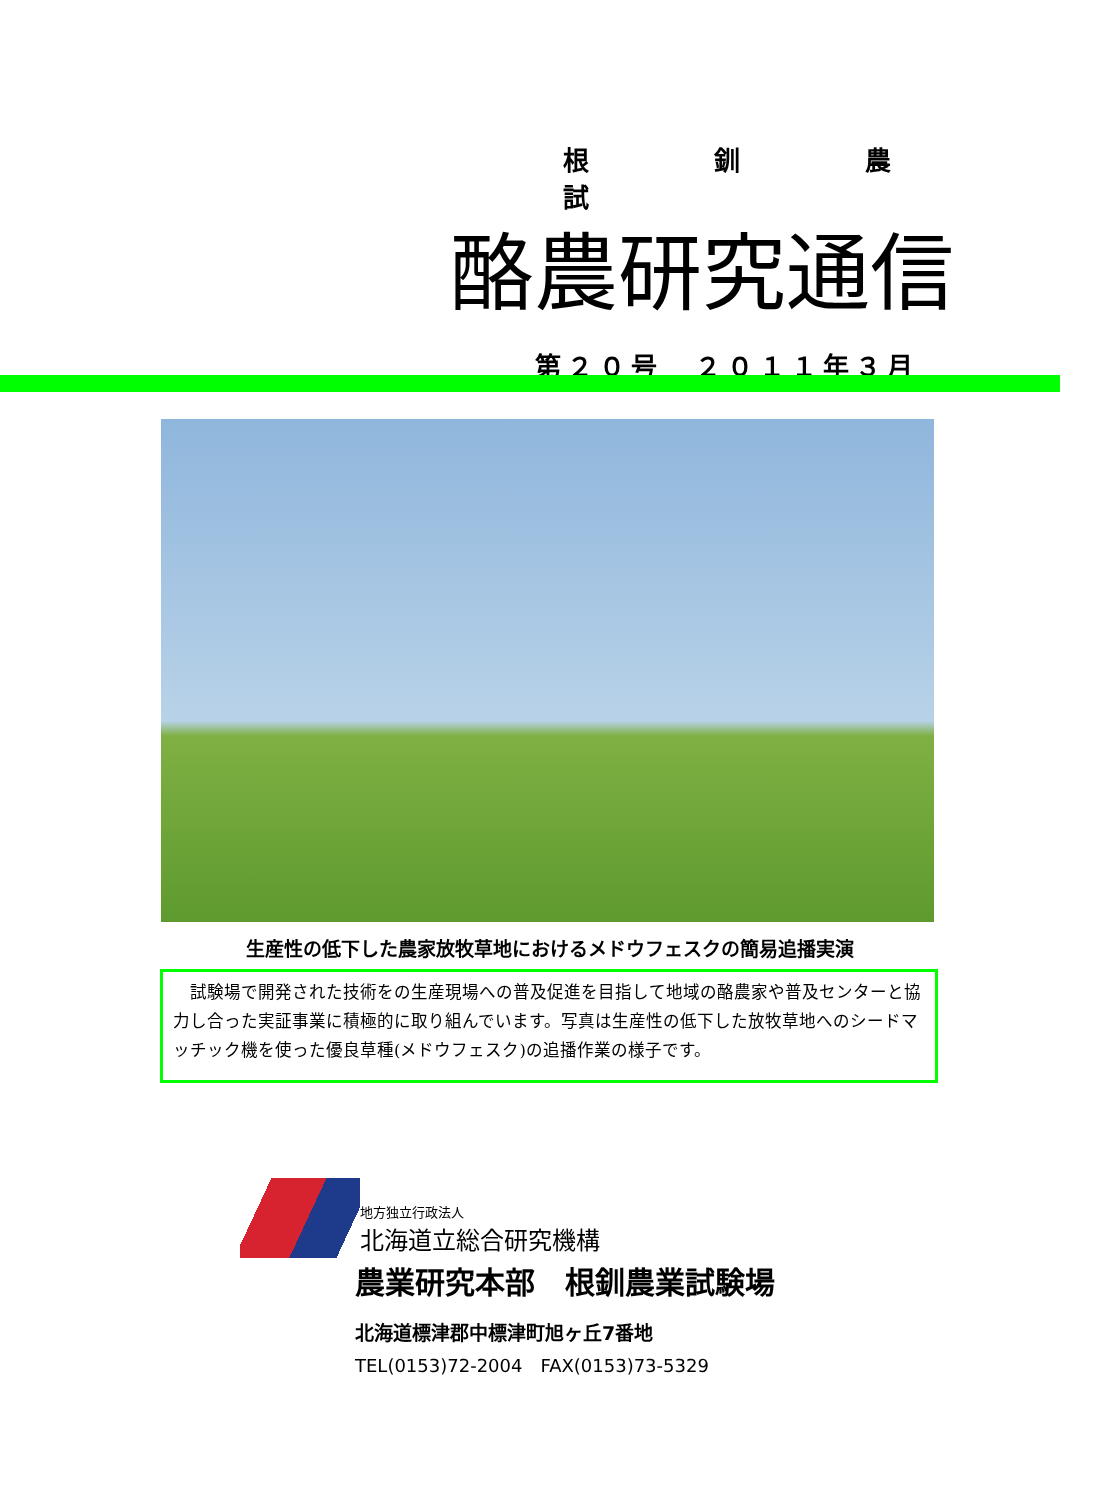根 釧 農 試
酪農研究通信
第２０号　２０１１年３月
生産性の低下した農家放牧草地におけるメドウフェスクの簡易追播実演
　試験場で開発された技術をの生産現場への普及促進を目指して地域の酪農家や普及センターと協力し合った実証事業に積極的に取り組んでいます。写真は生産性の低下した放牧草地へのシードマッチック機を使った優良草種(メドウフェスク)の追播作業の様子です。
地方独立行政法人
北海道立総合研究機構
農業研究本部　根釧農業試験場
北海道標津郡中標津町旭ヶ丘7番地
TEL(0153)72-2004　FAX(0153)73-5329